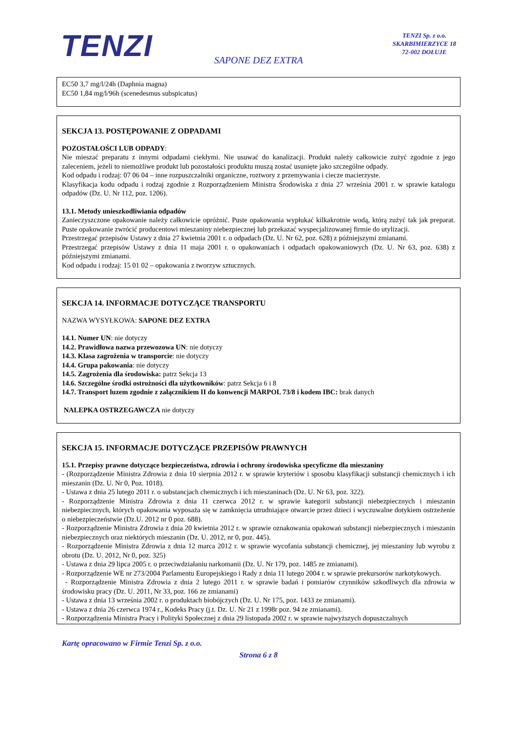TENZI
TENZI Sp. z o.o.
SKARBIMIERZYCE 18
72-002 DOŁUJE
SAPONE DEZ EXTRA
EC50 3,7 mg/l/24h (Daphnia magna)
EC50 1,84 mg/l/96h (scenedesmus subspicatus)
SEKCJA 13. POSTĘPOWANIE Z ODPADAMI
POZOSTAŁOŚCI LUB ODPADY:
Nie mieszać preparatu z innymi odpadami ciekłymi. Nie usuwać do kanalizacji. Produkt należy całkowicie zużyć zgodnie z jego zaleceniem, jeżeli to niemożliwe produkt lub pozostałości produktu muszą zostać usunięte jako szczególne odpady.
Kod odpadu i rodzaj: 07 06 04 – inne rozpuszczalniki organiczne, roztwory z przemywania i ciecze macierzyste.
Klasyfikacja kodu odpadu i rodzaj zgodnie z Rozporządzeniem Ministra Środowiska z dnia 27 września 2001 r. w sprawie katalogu odpadów (Dz. U. Nr 112, poz. 1206).
13.1. Metody unieszkodliwiania odpadów
Zanieczyszczone opakowanie należy całkowicie opróżnić. Puste opakowania wypłukać kilkakrotnie wodą, którą zużyć tak jak preparat. Puste opakowanie zwrócić producentowi mieszaniny niebezpiecznej lub przekazać wyspecjalizowanej firmie do utylizacji.
Przestrzegać przepisów Ustawy z dnia 27 kwietnia 2001 r. o odpadach (Dz. U. Nr 62, poz. 628) z późniejszymi zmianami.
Przestrzegać przepisów Ustawy z dnia 11 maja 2001 r. o opakowaniach i odpadach opakowaniowych (Dz. U. Nr 63, poz. 638) z późniejszymi zmianami.
Kod odpadu i rodzaj: 15 01 02 – opakowania z tworzyw sztucznych.
SEKCJA 14. INFORMACJE DOTYCZĄCE TRANSPORTU
NAZWA WYSYŁKOWA: SAPONE DEZ EXTRA
14.1. Numer UN: nie dotyczy
14.2. Prawidłowa nazwa przewozowa UN: nie dotyczy
14.3. Klasa zagrożenia w transporcie: nie dotyczy
14.4. Grupa pakowania: nie dotyczy
14.5. Zagrożenia dla środowiska: patrz Sekcja 13
14.6. Szczególne środki ostrożności dla użytkowników: patrz Sekcja 6 i 8
14.7. Transport luzem zgodnie z załącznikiem II do konwencji MARPOL 73/8 i kodem IBC: brak danych
NALEPKA OSTRZEGAWCZA nie dotyczy
SEKCJA 15. INFORMACJE DOTYCZĄCE PRZEPISÓW PRAWNYCH
15.1. Przepisy prawne dotyczące bezpieczeństwa, zdrowia i ochrony środowiska specyficzne dla mieszaniny
- (Rozporządzenie Ministra Zdrowia z dnia 10 sierpnia 2012 r. w sprawie kryteriów i sposobu klasyfikacji substancji chemicznych i ich mieszanin (Dz. U. Nr 0, Poz. 1018).
- Ustawa z dnia 25 lutego 2011 r. o substancjach chemicznych i ich mieszaninach (Dz. U. Nr 63, poz. 322).
- Rozporządzenie Ministra Zdrowia z dnia 11 czerwca 2012 r. w sprawie kategorii substancji niebezpiecznych i mieszanin niebezpiecznych, których opakowania wyposaża się w zamknięcia utrudniające otwarcie przez dzieci i wyczuwalne dotykiem ostrzeżenie o niebezpieczeństwie (Dz.U. 2012 nr 0 poz. 688).
- Rozporządzenie Ministra Zdrowia z dnia 20 kwietnia 2012 r. w sprawie oznakowania opakowań substancji niebezpiecznych i mieszanin niebezpiecznych oraz niektórych mieszanin (Dz. U. 2012, nr 0, poz. 445).
- Rozporządzenie Ministra Zdrowia z dnia 12 marca 2012 r. w sprawie wycofania substancji chemicznej, jej mieszaniny lub wyrobu z obrotu (Dz. U. 2012, Nr 0, poz. 325)
- Ustawa z dnia 29 lipca 2005 r. o przeciwdziałaniu narkomanii (Dz. U. Nr 179, poz. 1485 ze zmianami).
- Rozporządzenie WE nr 273/2004 Parlamentu Europejskiego i Rady z dnia 11 lutego 2004 r. w sprawie prekursorów narkotykowych.
- Rozporządzenie Ministra Zdrowia z dnia 2 lutego 2011 r. w sprawie badań i pomiarów czynników szkodliwych dla zdrowia w środowisku pracy (Dz. U. 2011, Nr 33, poz. 166 ze zmianami)
- Ustawa z dnia 13 września 2002 r. o produktach biobójczych (Dz. U. Nr 175, poz. 1433 ze zmianami).
- Ustawa z dnia 26 czerwca 1974 r., Kodeks Pracy (j.t. Dz. U. Nr 21 z 1998r poz. 94 ze zmianami).
- Rozporządzenia Ministra Pracy i Polityki Społecznej z dnia 29 listopada 2002 r. w sprawie najwyższych dopuszczalnych
Kartę opracowano w Firmie Tenzi Sp. z o.o.
Strona 6 z 8